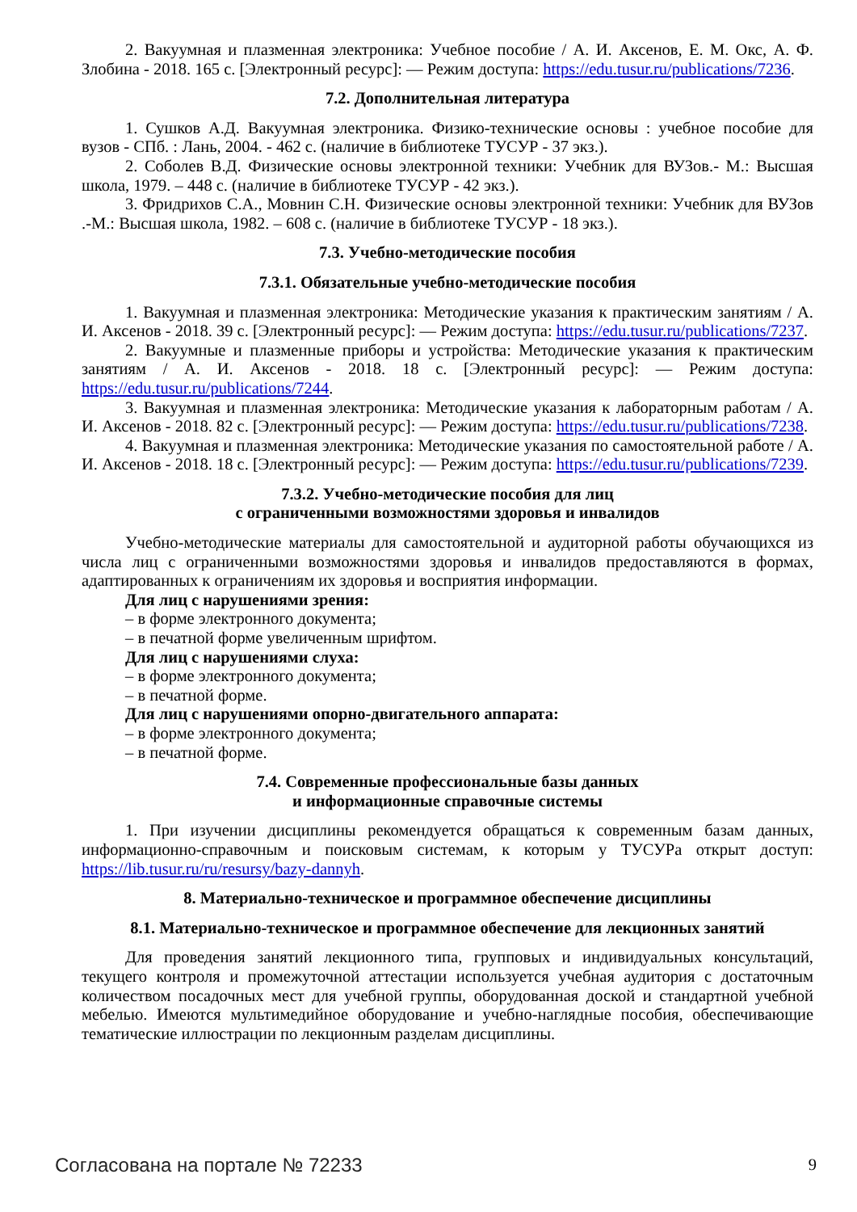2. Вакуумная и плазменная электроника: Учебное пособие / А. И. Аксенов, Е. М. Окс, А. Ф. Злобина - 2018. 165 с. [Электронный ресурс]: — Режим доступа: https://edu.tusur.ru/publications/7236.
7.2. Дополнительная литература
1. Сушков А.Д. Вакуумная электроника. Физико-технические основы : учебное пособие для вузов - СПб. : Лань, 2004. - 462 с. (наличие в библиотеке ТУСУР - 37 экз.).
2. Соболев В.Д. Физические основы электронной техники: Учебник для ВУЗов.- М.: Высшая школа, 1979. – 448 с. (наличие в библиотеке ТУСУР - 42 экз.).
3. Фридрихов С.А., Мовнин С.Н. Физические основы электронной техники: Учебник для ВУЗов .-М.: Высшая школа, 1982. – 608 с. (наличие в библиотеке ТУСУР - 18 экз.).
7.3. Учебно-методические пособия
7.3.1. Обязательные учебно-методические пособия
1. Вакуумная и плазменная электроника: Методические указания к практическим занятиям / А. И. Аксенов - 2018. 39 с. [Электронный ресурс]: — Режим доступа: https://edu.tusur.ru/publications/7237.
2. Вакуумные и плазменные приборы и устройства: Методические указания к практическим занятиям / А. И. Аксенов - 2018. 18 с. [Электронный ресурс]: — Режим доступа: https://edu.tusur.ru/publications/7244.
3. Вакуумная и плазменная электроника: Методические указания к лабораторным работам / А. И. Аксенов - 2018. 82 с. [Электронный ресурс]: — Режим доступа: https://edu.tusur.ru/publications/7238.
4. Вакуумная и плазменная электроника: Методические указания по самостоятельной работе / А. И. Аксенов - 2018. 18 с. [Электронный ресурс]: — Режим доступа: https://edu.tusur.ru/publications/7239.
7.3.2. Учебно-методические пособия для лиц
с ограниченными возможностями здоровья и инвалидов
Учебно-методические материалы для самостоятельной и аудиторной работы обучающихся из числа лиц с ограниченными возможностями здоровья и инвалидов предоставляются в формах, адаптированных к ограничениям их здоровья и восприятия информации.
Для лиц с нарушениями зрения:
– в форме электронного документа;
– в печатной форме увеличенным шрифтом.
Для лиц с нарушениями слуха:
– в форме электронного документа;
– в печатной форме.
Для лиц с нарушениями опорно-двигательного аппарата:
– в форме электронного документа;
– в печатной форме.
7.4. Современные профессиональные базы данных
и информационные справочные системы
1. При изучении дисциплины рекомендуется обращаться к современным базам данных, информационно-справочным и поисковым системам, к которым у ТУСУРа открыт доступ: https://lib.tusur.ru/ru/resursy/bazy-dannyh.
8. Материально-техническое и программное обеспечение дисциплины
8.1. Материально-техническое и программное обеспечение для лекционных занятий
Для проведения занятий лекционного типа, групповых и индивидуальных консультаций, текущего контроля и промежуточной аттестации используется учебная аудитория с достаточным количеством посадочных мест для учебной группы, оборудованная доской и стандартной учебной мебелью. Имеются мультимедийное оборудование и учебно-наглядные пособия, обеспечивающие тематические иллюстрации по лекционным разделам дисциплины.
Согласована на портале № 72233 9